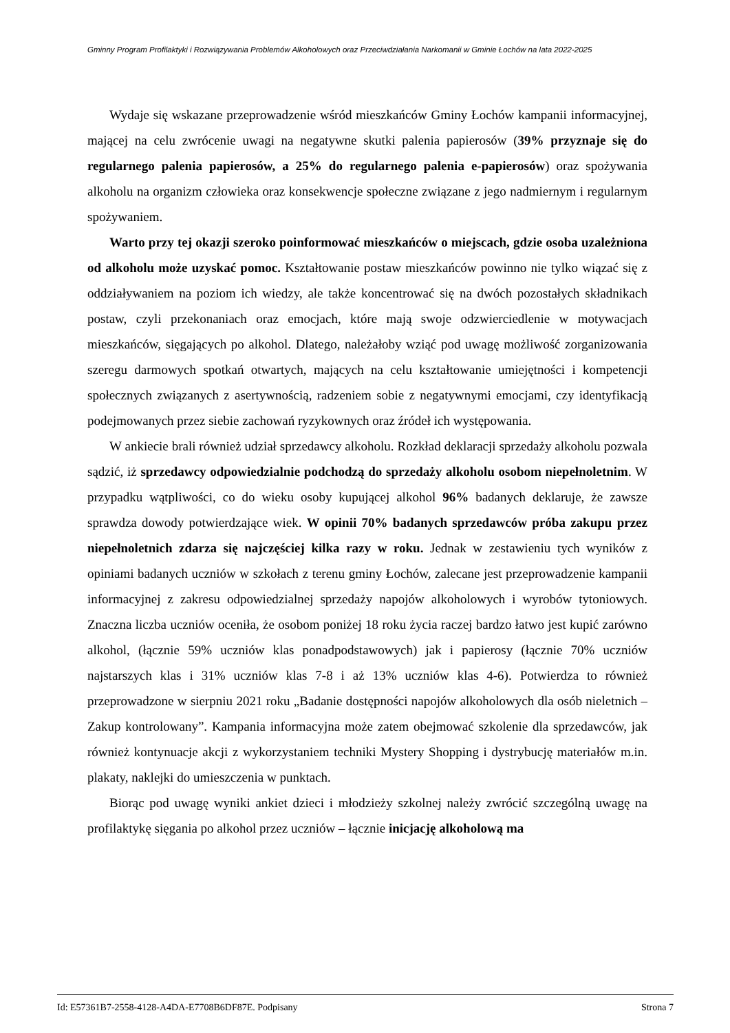Gminny Program Profilaktyki i Rozwiązywania Problemów Alkoholowych oraz Przeciwdziałania Narkomanii w Gminie Łochów na lata 2022-2025
Wydaje się wskazane przeprowadzenie wśród mieszkańców Gminy Łochów kampanii informacyjnej, mającej na celu zwrócenie uwagi na negatywne skutki palenia papierosów (39% przyznaje się do regularnego palenia papierosów, a 25% do regularnego palenia e-papierosów) oraz spożywania alkoholu na organizm człowieka oraz konsekwencje społeczne związane z jego nadmiernym i regularnym spożywaniem.
Warto przy tej okazji szeroko poinformować mieszkańców o miejscach, gdzie osoba uzależniona od alkoholu może uzyskać pomoc. Kształtowanie postaw mieszkańców powinno nie tylko wiązać się z oddziaływaniem na poziom ich wiedzy, ale także koncentrować się na dwóch pozostałych składnikach postaw, czyli przekonaniach oraz emocjach, które mają swoje odzwierciedlenie w motywacjach mieszkańców, sięgających po alkohol. Dlatego, należałoby wziąć pod uwagę możliwość zorganizowania szeregu darmowych spotkań otwartych, mających na celu kształtowanie umiejętności i kompetencji społecznych związanych z asertywnością, radzeniem sobie z negatywnymi emocjami, czy identyfikacją podejmowanych przez siebie zachowań ryzykownych oraz źródeł ich występowania.
W ankiecie brali również udział sprzedawcy alkoholu. Rozkład deklaracji sprzedaży alkoholu pozwala sądzić, iż sprzedawcy odpowiedzialnie podchodzą do sprzedaży alkoholu osobom niepełnoletnim. W przypadku wątpliwości, co do wieku osoby kupującej alkohol 96% badanych deklaruje, że zawsze sprawdza dowody potwierdzające wiek. W opinii 70% badanych sprzedawców próba zakupu przez niepełnoletnich zdarza się najczęściej kilka razy w roku. Jednak w zestawieniu tych wyników z opiniami badanych uczniów w szkołach z terenu gminy Łochów, zalecane jest przeprowadzenie kampanii informacyjnej z zakresu odpowiedzialnej sprzedaży napojów alkoholowych i wyrobów tytoniowych. Znaczna liczba uczniów oceniła, że osobom poniżej 18 roku życia raczej bardzo łatwo jest kupić zarówno alkohol, (łącznie 59% uczniów klas ponadpodstawowych) jak i papierosy (łącznie 70% uczniów najstarszych klas i 31% uczniów klas 7-8 i aż 13% uczniów klas 4-6). Potwierdza to również przeprowadzone w sierpniu 2021 roku „Badanie dostępności napojów alkoholowych dla osób nieletnich – Zakup kontrolowany”. Kampania informacyjna może zatem obejmować szkolenie dla sprzedawców, jak również kontynuacje akcji z wykorzystaniem techniki Mystery Shopping i dystrybucję materiałów m.in. plakaty, naklejki do umieszczenia w punktach.
Biorąc pod uwagę wyniki ankiet dzieci i młodzieży szkolnej należy zwrócić szczególną uwagę na profilaktykę sięgania po alkohol przez uczniów – łącznie inicjację alkoholową ma
Id: E57361B7-2558-4128-A4DA-E7708B6DF87E. Podpisany Strona 7